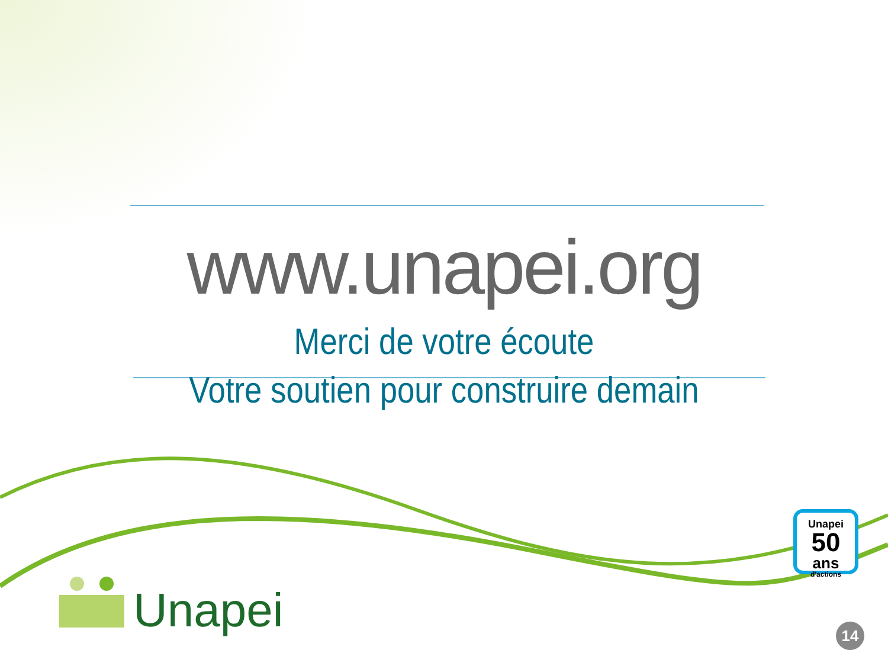www.unapei.org
Merci de votre écoute
Votre soutien pour construire demain
Unapei
Unapei
50
ans
d'actions
14